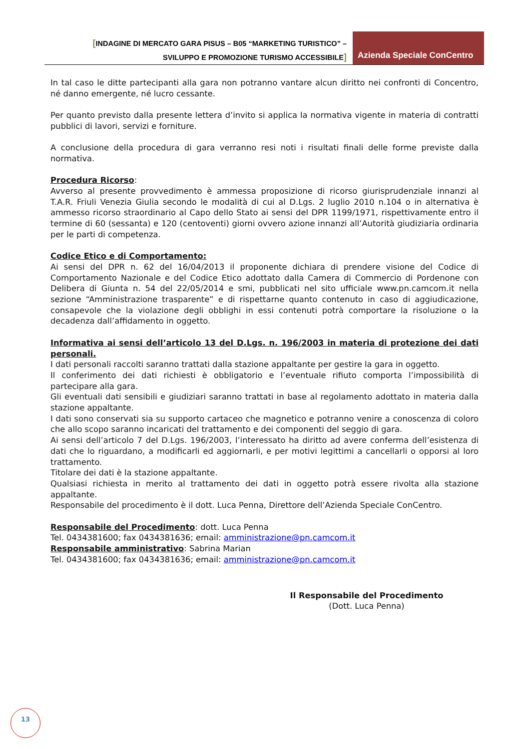[INDAGINE DI MERCATO GARA PISUS – B05 “MARKETING TURISTICO” –
SVILUPPO E PROMOZIONE TURISMO ACCESSIBILE]
Azienda Speciale ConCentro
In tal caso le ditte partecipanti alla gara non potranno vantare alcun diritto nei confronti di Concentro, né danno emergente, né lucro cessante.
Per quanto previsto dalla presente lettera d’invito si applica la normativa vigente in materia di contratti pubblici di lavori, servizi e forniture.
A conclusione della procedura di gara verranno resi noti i risultati finali delle forme previste dalla normativa.
Procedura Ricorso:
Avverso al presente provvedimento è ammessa proposizione di ricorso giurisprudenziale innanzi al T.A.R. Friuli Venezia Giulia secondo le modalità di cui al D.Lgs. 2 luglio 2010 n.104 o in alternativa è ammesso ricorso straordinario al Capo dello Stato ai sensi del DPR 1199/1971, rispettivamente entro il termine di 60 (sessanta) e 120 (centoventi) giorni ovvero azione innanzi all’Autorità giudiziaria ordinaria per le parti di competenza.
Codice Etico e di Comportamento:
Ai sensi del DPR n. 62 del 16/04/2013 il proponente dichiara di prendere visione del Codice di Comportamento Nazionale e del Codice Etico adottato dalla Camera di Commercio di Pordenone con Delibera di Giunta n. 54 del 22/05/2014 e smi, pubblicati nel sito ufficiale www.pn.camcom.it nella sezione “Amministrazione trasparente” e di rispettarne quanto contenuto in caso di aggiudicazione, consapevole che la violazione degli obblighi in essi contenuti potrà comportare la risoluzione o la decadenza dall’affidamento in oggetto.
Informativa ai sensi dell’articolo 13 del D.Lgs. n. 196/2003 in materia di protezione dei dati personali.
I dati personali raccolti saranno trattati dalla stazione appaltante per gestire la gara in oggetto.
Il conferimento dei dati richiesti è obbligatorio e l’eventuale rifiuto comporta l’impossibilità di partecipare alla gara.
Gli eventuali dati sensibili e giudiziari saranno trattati in base al regolamento adottato in materia dalla stazione appaltante.
I dati sono conservati sia su supporto cartaceo che magnetico e potranno venire a conoscenza di coloro che allo scopo saranno incaricati del trattamento e dei componenti del seggio di gara.
Ai sensi dell’articolo 7 del D.Lgs. 196/2003, l’interessato ha diritto ad avere conferma dell’esistenza di dati che lo riguardano, a modificarli ed aggiornarli, e per motivi legittimi a cancellarli o opporsi al loro trattamento.
Titolare dei dati è la stazione appaltante.
Qualsiasi richiesta in merito al trattamento dei dati in oggetto potrà essere rivolta alla stazione appaltante.
Responsabile del procedimento è il dott. Luca Penna, Direttore dell’Azienda Speciale ConCentro.
Responsabile del Procedimento: dott. Luca Penna
Tel. 0434381600; fax 0434381636; email: amministrazione@pn.camcom.it
Responsabile amministrativo: Sabrina Marian
Tel. 0434381600; fax 0434381636; email: amministrazione@pn.camcom.it
Il Responsabile del Procedimento
(Dott. Luca Penna)
13